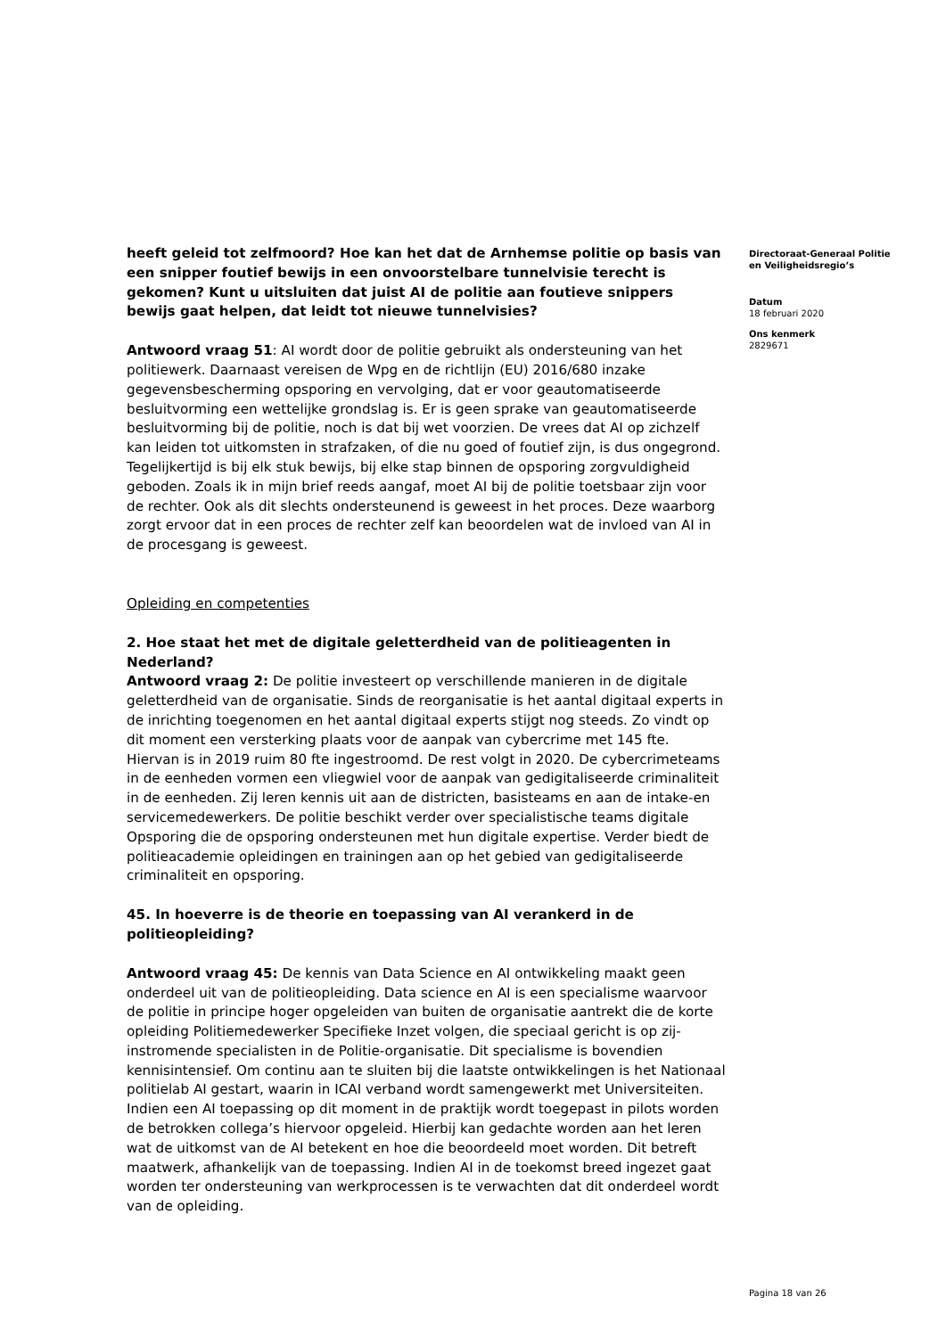heeft geleid tot zelfmoord? Hoe kan het dat de Arnhemse politie op basis van een snipper foutief bewijs in een onvoorstelbare tunnelvisie terecht is gekomen? Kunt u uitsluiten dat juist AI de politie aan foutieve snippers bewijs gaat helpen, dat leidt tot nieuwe tunnelvisies?
Antwoord vraag 51: AI wordt door de politie gebruikt als ondersteuning van het politiewerk. Daarnaast vereisen de Wpg en de richtlijn (EU) 2016/680 inzake gegevensbescherming opsporing en vervolging, dat er voor geautomatiseerde besluitvorming een wettelijke grondslag is. Er is geen sprake van geautomatiseerde besluitvorming bij de politie, noch is dat bij wet voorzien. De vrees dat AI op zichzelf kan leiden tot uitkomsten in strafzaken, of die nu goed of foutief zijn, is dus ongegrond. Tegelijkertijd is bij elk stuk bewijs, bij elke stap binnen de opsporing zorgvuldigheid geboden. Zoals ik in mijn brief reeds aangaf, moet AI bij de politie toetsbaar zijn voor de rechter. Ook als dit slechts ondersteunend is geweest in het proces. Deze waarborg zorgt ervoor dat in een proces de rechter zelf kan beoordelen wat de invloed van AI in de procesgang is geweest.
Opleiding en competenties
2. Hoe staat het met de digitale geletterdheid van de politieagenten in Nederland?
Antwoord vraag 2: De politie investeert op verschillende manieren in de digitale geletterdheid van de organisatie. Sinds de reorganisatie is het aantal digitaal experts in de inrichting toegenomen en het aantal digitaal experts stijgt nog steeds. Zo vindt op dit moment een versterking plaats voor de aanpak van cybercrime met 145 fte. Hiervan is in 2019 ruim 80 fte ingestroomd. De rest volgt in 2020. De cybercrimeteams in de eenheden vormen een vliegwiel voor de aanpak van gedigitaliseerde criminaliteit in de eenheden. Zij leren kennis uit aan de districten, basisteams en aan de intake-en servicemedewerkers. De politie beschikt verder over specialistische teams digitale Opsporing die de opsporing ondersteunen met hun digitale expertise. Verder biedt de politieacademie opleidingen en trainingen aan op het gebied van gedigitaliseerde criminaliteit en opsporing.
45. In hoeverre is de theorie en toepassing van AI verankerd in de politieopleiding?
Antwoord vraag 45: De kennis van Data Science en AI ontwikkeling maakt geen onderdeel uit van de politieopleiding. Data science en AI is een specialisme waarvoor de politie in principe hoger opgeleiden van buiten de organisatie aantrekt die de korte opleiding Politiemedewerker Specifieke Inzet volgen, die speciaal gericht is op zij-instromende specialisten in de Politie-organisatie. Dit specialisme is bovendien kennisintensief. Om continu aan te sluiten bij die laatste ontwikkelingen is het Nationaal politielab AI gestart, waarin in ICAI verband wordt samengewerkt met Universiteiten.
Indien een AI toepassing op dit moment in de praktijk wordt toegepast in pilots worden de betrokken collega’s hiervoor opgeleid. Hierbij kan gedachte worden aan het leren wat de uitkomst van de AI betekent en hoe die beoordeeld moet worden. Dit betreft maatwerk, afhankelijk van de toepassing. Indien AI in de toekomst breed ingezet gaat worden ter ondersteuning van werkprocessen is te verwachten dat dit onderdeel wordt van de opleiding.
Directoraat-Generaal Politie en Veiligheidsregio’s
Datum
18 februari 2020
Ons kenmerk
2829671
Pagina 18 van 26